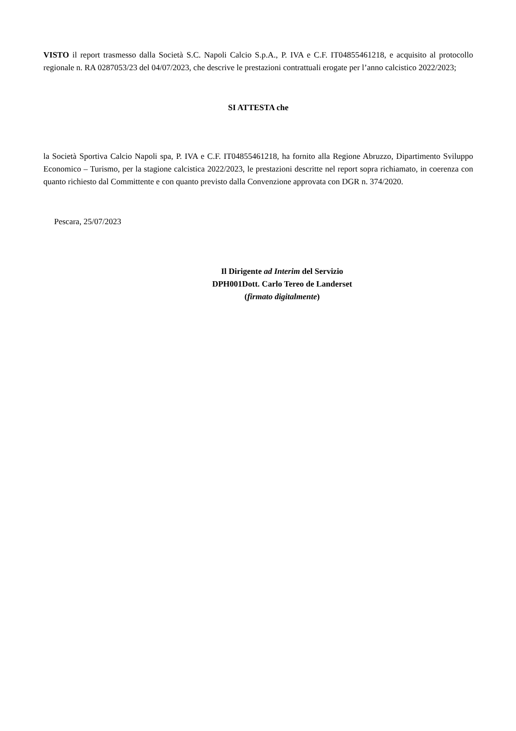VISTO il report trasmesso dalla Società S.C. Napoli Calcio S.p.A., P. IVA e C.F. IT04855461218, e acquisito al protocollo regionale n. RA 0287053/23 del 04/07/2023, che descrive le prestazioni contrattuali erogate per l’anno calcistico 2022/2023;
SI ATTESTA che
la Società Sportiva Calcio Napoli spa, P. IVA e C.F. IT04855461218, ha fornito alla Regione Abruzzo, Dipartimento Sviluppo Economico – Turismo, per la stagione calcistica 2022/2023, le prestazioni descritte nel report sopra richiamato, in coerenza con quanto richiesto dal Committente e con quanto previsto dalla Convenzione approvata con DGR n. 374/2020.
Pescara, 25/07/2023
Il Dirigente ad Interim del Servizio
DPH001Dott. Carlo Tereo de Landerset
(firmato digitalmente)